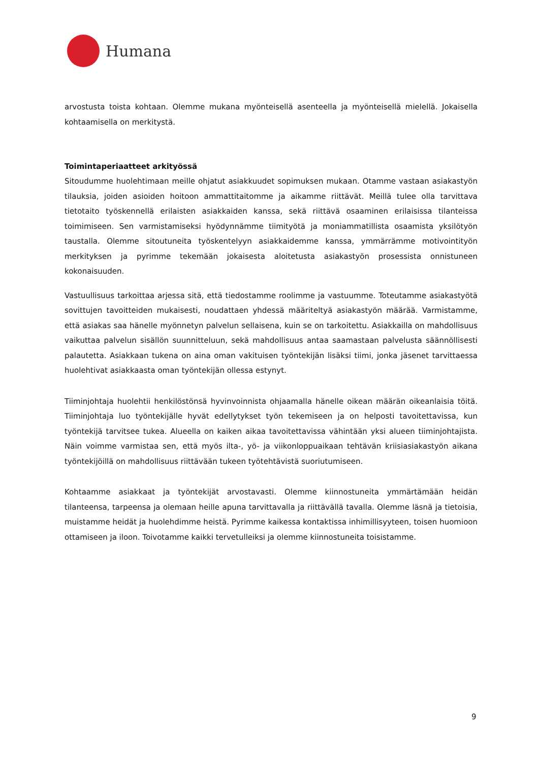Humana
arvostusta toista kohtaan. Olemme mukana myönteisellä asenteella ja myönteisellä mielellä. Jokaisella kohtaamisella on merkitystä.
Toimintaperiaatteet arkityössä
Sitoudumme huolehtimaan meille ohjatut asiakkuudet sopimuksen mukaan. Otamme vastaan asiakastyön tilauksia, joiden asioiden hoitoon ammattitaitomme ja aikamme riittävät. Meillä tulee olla tarvittava tietotaito työskennellä erilaisten asiakkaiden kanssa, sekä riittävä osaaminen erilaisissa tilanteissa toimimiseen. Sen varmistamiseksi hyödynnämme tiimityötä ja moniammatillista osaamista yksilötyön taustalla. Olemme sitoutuneita työskentelyyn asiakkaidemme kanssa, ymmärrämme motivointityön merkityksen ja pyrimme tekemään jokaisesta aloitetusta asiakastyön prosessista onnistuneen kokonaisuuden.
Vastuullisuus tarkoittaa arjessa sitä, että tiedostamme roolimme ja vastuumme. Toteutamme asiakastyötä sovittujen tavoitteiden mukaisesti, noudattaen yhdessä määriteltyä asiakastyön määrää. Varmistamme, että asiakas saa hänelle myönnetyn palvelun sellaisena, kuin se on tarkoitettu. Asiakkailla on mahdollisuus vaikuttaa palvelun sisällön suunnitteluun, sekä mahdollisuus antaa saamastaan palvelusta säännöllisesti palautetta. Asiakkaan tukena on aina oman vakituisen työntekijän lisäksi tiimi, jonka jäsenet tarvittaessa huolehtivat asiakkaasta oman työntekijän ollessa estynyt.
Tiiminjohtaja huolehtii henkilöstönsä hyvinvoinnista ohjaamalla hänelle oikean määrän oikeanlaisia töitä. Tiiminjohtaja luo työntekijälle hyvät edellytykset työn tekemiseen ja on helposti tavoitettavissa, kun työntekijä tarvitsee tukea. Alueella on kaiken aikaa tavoitettavissa vähintään yksi alueen tiiminjohtajista. Näin voimme varmistaa sen, että myös ilta-, yö- ja viikonloppuaikaan tehtävän kriisiasiakastyön aikana työntekijöillä on mahdollisuus riittävään tukeen työtehtävistä suoriutumiseen.
Kohtaamme asiakkaat ja työntekijät arvostavasti. Olemme kiinnostuneita ymmärtämään heidän tilanteensa, tarpeensa ja olemaan heille apuna tarvittavalla ja riittävällä tavalla. Olemme läsnä ja tietoisia, muistamme heidät ja huolehdimme heistä. Pyrimme kaikessa kontaktissa inhimillisyyteen, toisen huomioon ottamiseen ja iloon. Toivotamme kaikki tervetulleiksi ja olemme kiinnostuneita toisistamme.
9